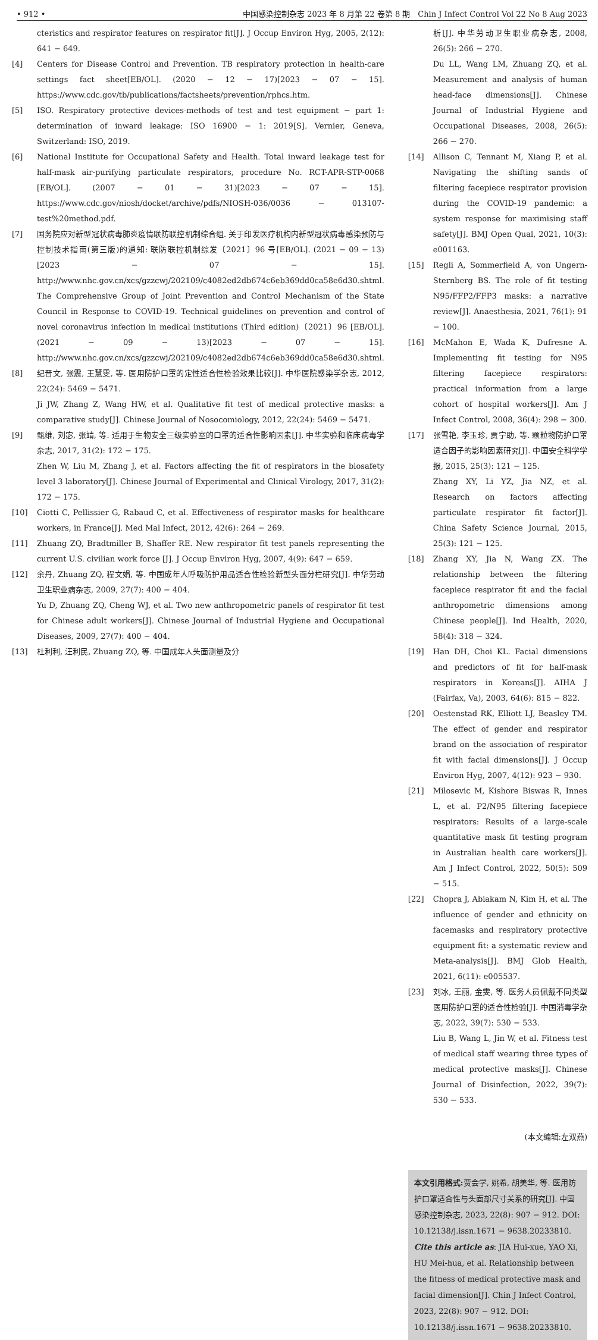• 912 • 中国感染控制杂志 2023 年 8 月第 22 卷第 8 期　Chin J Infect Control Vol 22 No 8 Aug 2023
cteristics and respirator features on respirator fit[J]. J Occup Environ Hyg, 2005, 2(12): 641 − 649.
[4] Centers for Disease Control and Prevention. TB respiratory protection in health-care settings fact sheet[EB/OL]. (2020 − 12 − 17)[2023 − 07 − 15]. https://www.cdc.gov/tb/publications/factsheets/prevention/rphcs.htm.
[5] ISO. Respiratory protective devices-methods of test and test equipment − part 1: determination of inward leakage: ISO 16900 − 1: 2019[S]. Vernier, Geneva, Switzerland: ISO, 2019.
[6] National Institute for Occupational Safety and Health. Total inward leakage test for half-mask air-purifying particulate respirators, procedure No. RCT-APR-STP-0068 [EB/OL]. (2007 − 01 − 31)[2023 − 07 − 15]. https://www.cdc.gov/niosh/docket/archive/pdfs/NIOSH-036/0036 − 013107-test%20method.pdf.
[7] 国务院应对新型冠状病毒肺炎疫情联防联控机制综合组. 关于印发医疗机构内新型冠状病毒感染预防与控制技术指南(第三版)的通知: 联防联控机制综发〔2021〕96 号[EB/OL]. (2021 − 09 − 13)[2023 − 07 − 15]. http://www.nhc.gov.cn/xcs/gzzcwj/202109/c4082ed2db674c6eb369dd0ca58e6d30.shtml.
The Comprehensive Group of Joint Prevention and Control Mechanism of the State Council in Response to COVID-19. Technical guidelines on prevention and control of novel coronavirus infection in medical institutions (Third edition)〔2021〕96 [EB/OL]. (2021 − 09 − 13)[2023 − 07 − 15]. http://www.nhc.gov.cn/xcs/gzzcwj/202109/c4082ed2db674c6eb369dd0ca58e6d30.shtml.
[8] 纪晋文, 张震, 王慧雯, 等. 医用防护口罩的定性适合性检验效果比较[J]. 中华医院感染学杂志, 2012, 22(24): 5469 − 5471.
Ji JW, Zhang Z, Wang HW, et al. Qualitative fit test of medical protective masks: a comparative study[J]. Chinese Journal of Nosocomiology, 2012, 22(24): 5469 − 5471.
[9] 甄维, 刘宓, 张靖, 等. 适用于生物安全三级实验室的口罩的适合性影响因素[J]. 中华实验和临床病毒学杂志, 2017, 31(2): 172 − 175.
Zhen W, Liu M, Zhang J, et al. Factors affecting the fit of respirators in the biosafety level 3 laboratory[J]. Chinese Journal of Experimental and Clinical Virology, 2017, 31(2): 172 − 175.
[10] Ciotti C, Pellissier G, Rabaud C, et al. Effectiveness of respirator masks for healthcare workers, in France[J]. Med Mal Infect, 2012, 42(6): 264 − 269.
[11] Zhuang ZQ, Bradtmiller B, Shaffer RE. New respirator fit test panels representing the current U.S. civilian work force [J]. J Occup Environ Hyg, 2007, 4(9): 647 − 659.
[12] 余丹, Zhuang ZQ, 程文娟, 等. 中国成年人呼吸防护用品适合性检验新型头面分栏研究[J]. 中华劳动卫生职业病杂志, 2009, 27(7): 400 − 404.
Yu D, Zhuang ZQ, Cheng WJ, et al. Two new anthropometric panels of respirator fit test for Chinese adult workers[J]. Chinese Journal of Industrial Hygiene and Occupational Diseases, 2009, 27(7): 400 − 404.
[13] 杜利利, 汪利民, Zhuang ZQ, 等. 中国成年人头面测量及分
析[J]. 中华劳动卫生职业病杂志, 2008, 26(5): 266 − 270.
Du LL, Wang LM, Zhuang ZQ, et al. Measurement and analysis of human head-face dimensions[J]. Chinese Journal of Industrial Hygiene and Occupational Diseases, 2008, 26(5): 266 − 270.
[14] Allison C, Tennant M, Xiang P, et al. Navigating the shifting sands of filtering facepiece respirator provision during the COVID-19 pandemic: a system response for maximising staff safety[J]. BMJ Open Qual, 2021, 10(3): e001163.
[15] Regli A, Sommerfield A, von Ungern-Sternberg BS. The role of fit testing N95/FFP2/FFP3 masks: a narrative review[J]. Anaesthesia, 2021, 76(1): 91 − 100.
[16] McMahon E, Wada K, Dufresne A. Implementing fit testing for N95 filtering facepiece respirators: practical information from a large cohort of hospital workers[J]. Am J Infect Control, 2008, 36(4): 298 − 300.
[17] 张雪艳, 李玉珍, 贾宁助, 等. 颗粒物防护口罩适合因子的影响因素研究[J]. 中国安全科学学报, 2015, 25(3): 121 − 125.
Zhang XY, Li YZ, Jia NZ, et al. Research on factors affecting particulate respirator fit factor[J]. China Safety Science Journal, 2015, 25(3): 121 − 125.
[18] Zhang XY, Jia N, Wang ZX. The relationship between the filtering facepiece respirator fit and the facial anthropometric dimensions among Chinese people[J]. Ind Health, 2020, 58(4): 318 − 324.
[19] Han DH, Choi KL. Facial dimensions and predictors of fit for half-mask respirators in Koreans[J]. AIHA J (Fairfax, Va), 2003, 64(6): 815 − 822.
[20] Oestenstad RK, Elliott LJ, Beasley TM. The effect of gender and respirator brand on the association of respirator fit with facial dimensions[J]. J Occup Environ Hyg, 2007, 4(12): 923 − 930.
[21] Milosevic M, Kishore Biswas R, Innes L, et al. P2/N95 filtering facepiece respirators: Results of a large-scale quantitative mask fit testing program in Australian health care workers[J]. Am J Infect Control, 2022, 50(5): 509 − 515.
[22] Chopra J, Abiakam N, Kim H, et al. The influence of gender and ethnicity on facemasks and respiratory protective equipment fit: a systematic review and Meta-analysis[J]. BMJ Glob Health, 2021, 6(11): e005537.
[23] 刘冰, 王丽, 金雯, 等. 医务人员佩戴不同类型医用防护口罩的适合性检验[J]. 中国消毒学杂志, 2022, 39(7): 530 − 533.
Liu B, Wang L, Jin W, et al. Fitness test of medical staff wearing three types of medical protective masks[J]. Chinese Journal of Disinfection, 2022, 39(7): 530 − 533.
(本文编辑:左双燕)
本文引用格式: 贾会学, 姚希, 胡美华, 等. 医用防护口罩适合性与头面部尺寸关系的研究[J]. 中国感染控制杂志, 2023, 22(8): 907 − 912. DOI: 10.12138/j.issn.1671 − 9638.20233810.
Cite this article as: JIA Hui-xue, YAO Xi, HU Mei-hua, et al. Relationship between the fitness of medical protective mask and facial dimension[J]. Chin J Infect Control, 2023, 22(8): 907 − 912. DOI: 10.12138/j.issn.1671 − 9638.20233810.